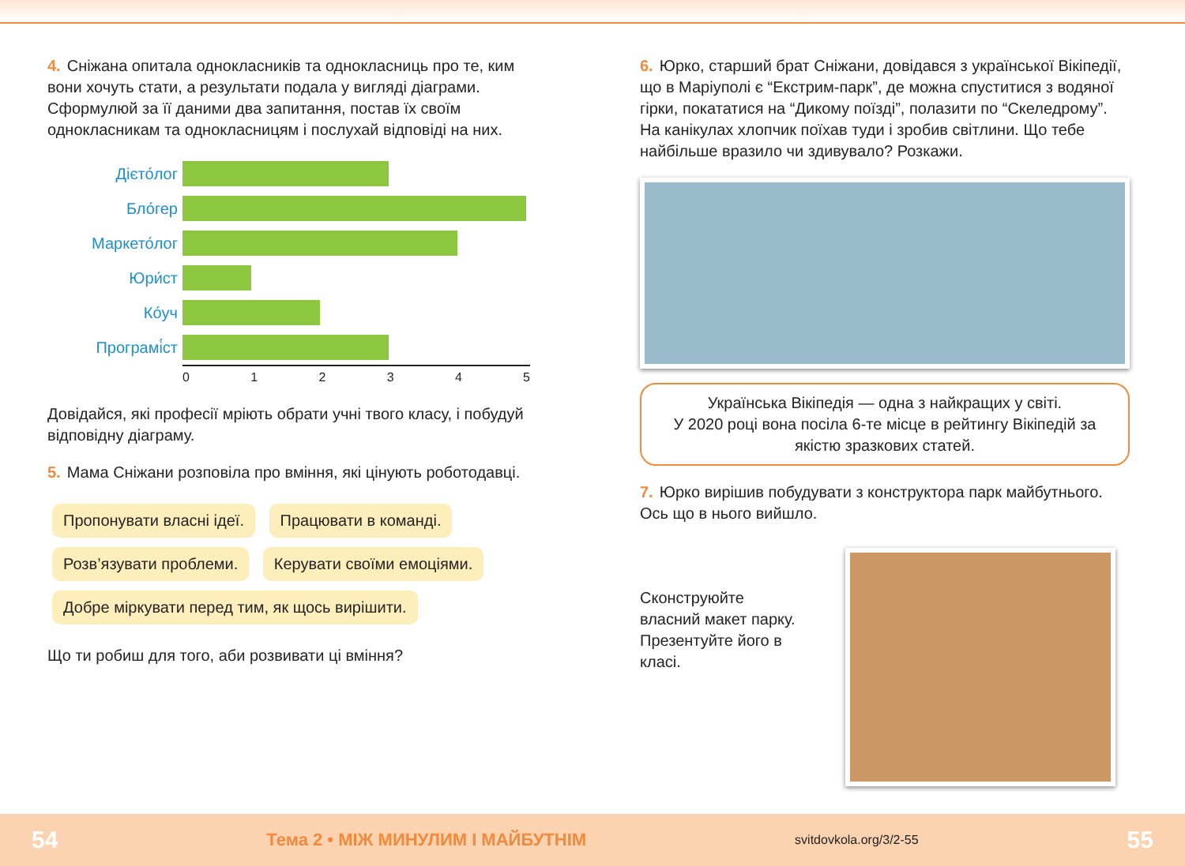4. Сніжана опитала однокласників та однокласниць про те, ким вони хочуть стати, а результати подала у вигляді діаграми. Сформулюй за її даними два запитання, постав їх своїм однокласникам та однокласницям і послухай відповіді на них.
Дієто́лог
Бло́гер
Маркето́лог
Юри́ст
Ко́уч
Програмі́ст
0 1 2 3 4 5
Довідайся, які професії мріють обрати учні твого класу, і побудуй відповідну діаграму.
5. Мама Сніжани розповіла про вміння, які цінують роботодавці.
Пропонувати власні ідеї. Працювати в команді. Розв’язувати проблеми. Керувати своїми емоціями. Добре міркувати перед тим, як щось вирішити.
Що ти робиш для того, аби розвивати ці вміння?
6. Юрко, старший брат Сніжани, довідався з української Вікіпедії, що в Маріуполі є “Екстрим-парк”, де можна спуститися з водяної гірки, покататися на “Дикому поїзді”, полазити по “Скеледрому”. На канікулах хлопчик поїхав туди і зробив світлини. Що тебе найбільше вразило чи здивувало? Розкажи.
Українська Вікіпедія — одна з найкращих у світі.
У 2020 році вона посіла 6-те місце в рейтингу Вікіпедій за якістю зразкових статей.
7. Юрко вирішив побудувати з конструктора парк майбутнього. Ось що в нього вийшло.
Сконструюйте власний макет парку. Презентуйте його в класі.
54 Тема 2 • МІЖ МИНУЛИМ І МАЙБУТНІМ svitdovkola.org/3/2-55 55